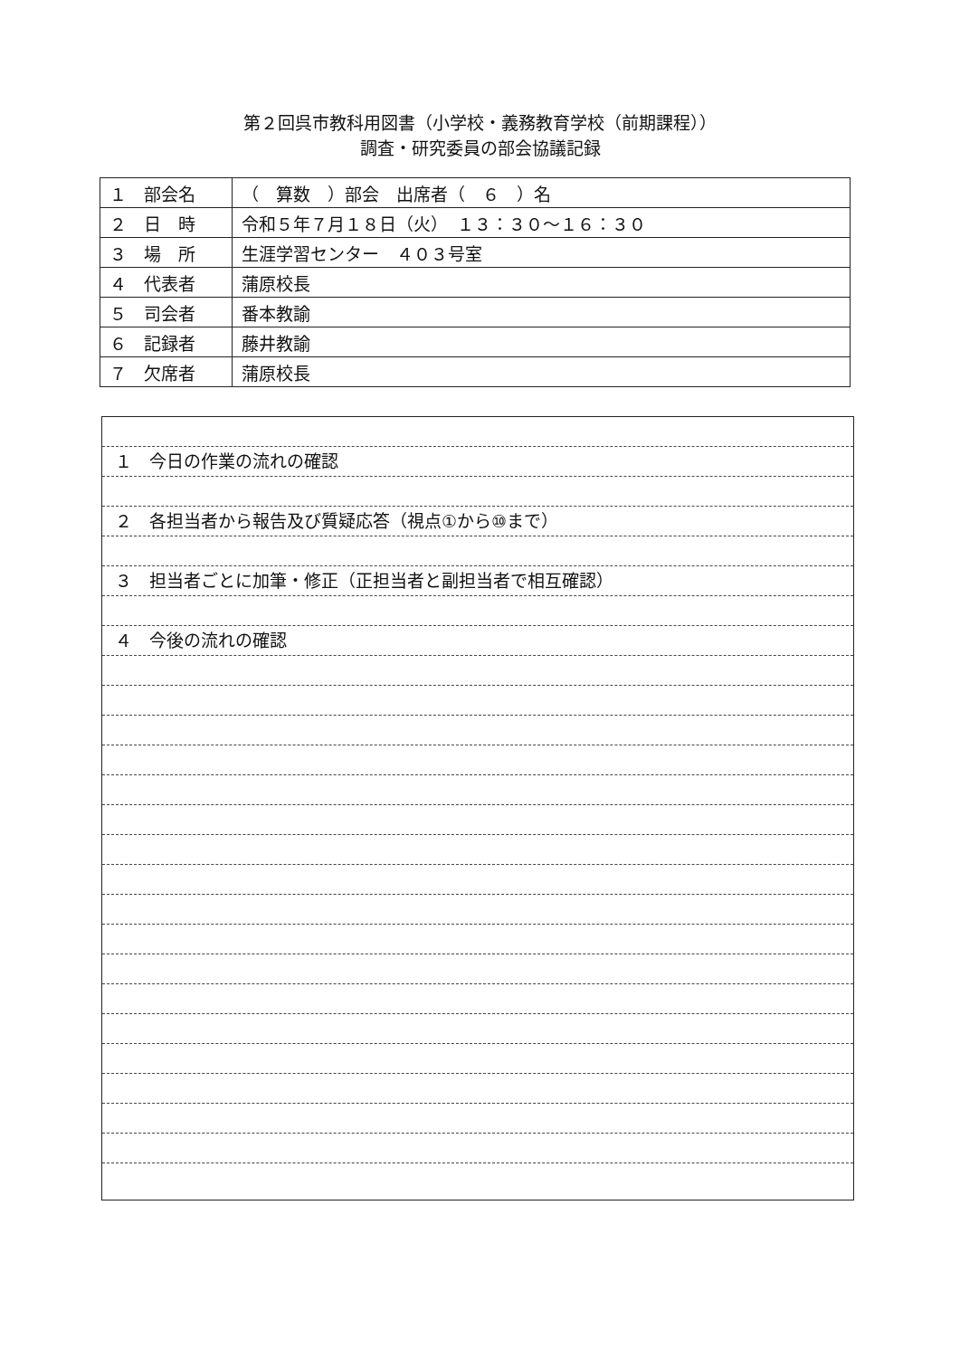第２回呉市教科用図書（小学校・義務教育学校（前期課程））
調査・研究委員の部会協議記録
| １ 部会名 | （ 算数 ）部会 出席者（ ６ ）名 |
| ２ 日 時 | 令和５年７月１８日（火） １３：３０～１６：３０ |
| ３ 場 所 | 生涯学習センター ４０３号室 |
| ４ 代表者 | 蒲原校長 |
| ５ 司会者 | 番本教諭 |
| ６ 記録者 | 藤井教諭 |
| ７ 欠席者 | 蒲原校長 |
１　今日の作業の流れの確認
２　各担当者から報告及び質疑応答（視点①から⑩まで）
３　担当者ごとに加筆・修正（正担当者と副担当者で相互確認）
４　今後の流れの確認